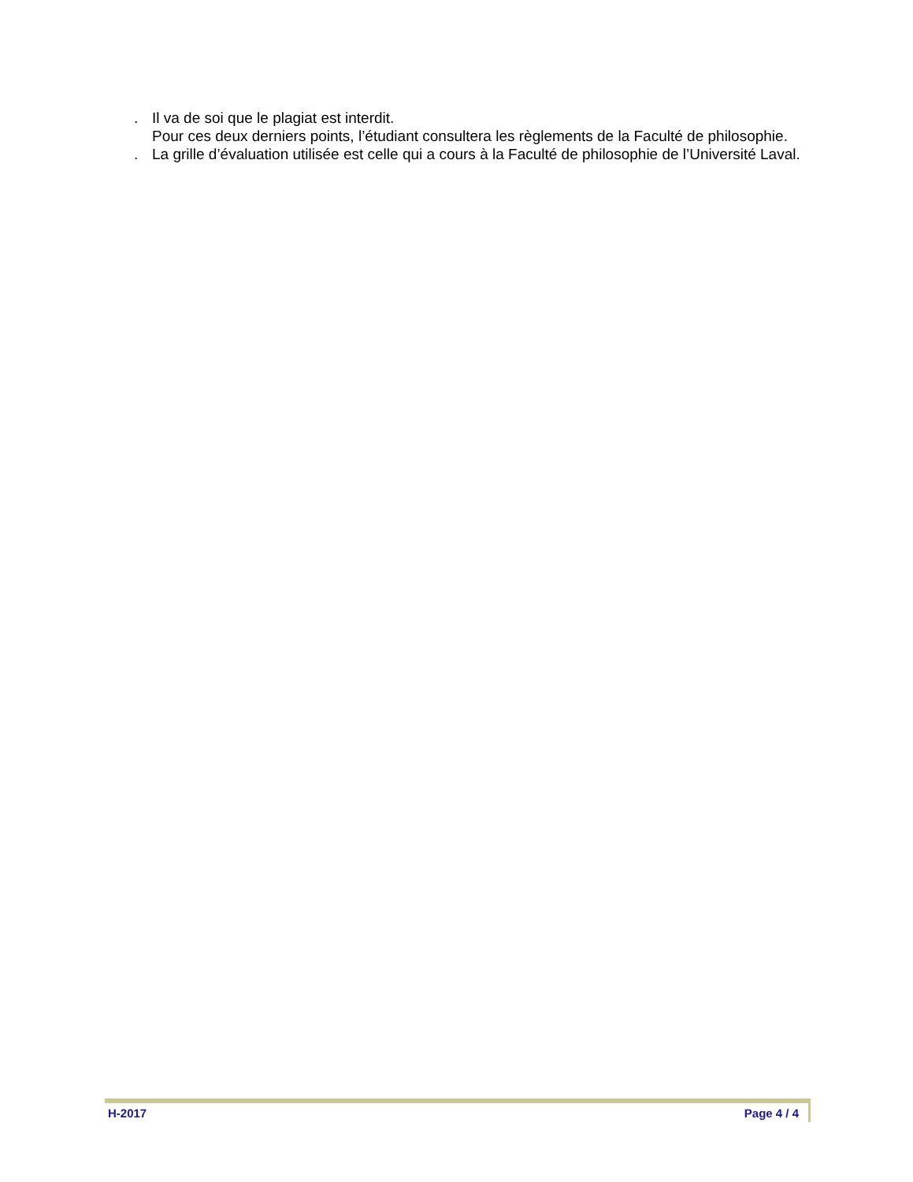. Il va de soi que le plagiat est interdit.
Pour ces deux derniers points, l’étudiant consultera les règlements de la Faculté de philosophie.
. La grille d’évaluation utilisée est celle qui a cours à la Faculté de philosophie de l’Université Laval.
H-2017 Page 4 / 4